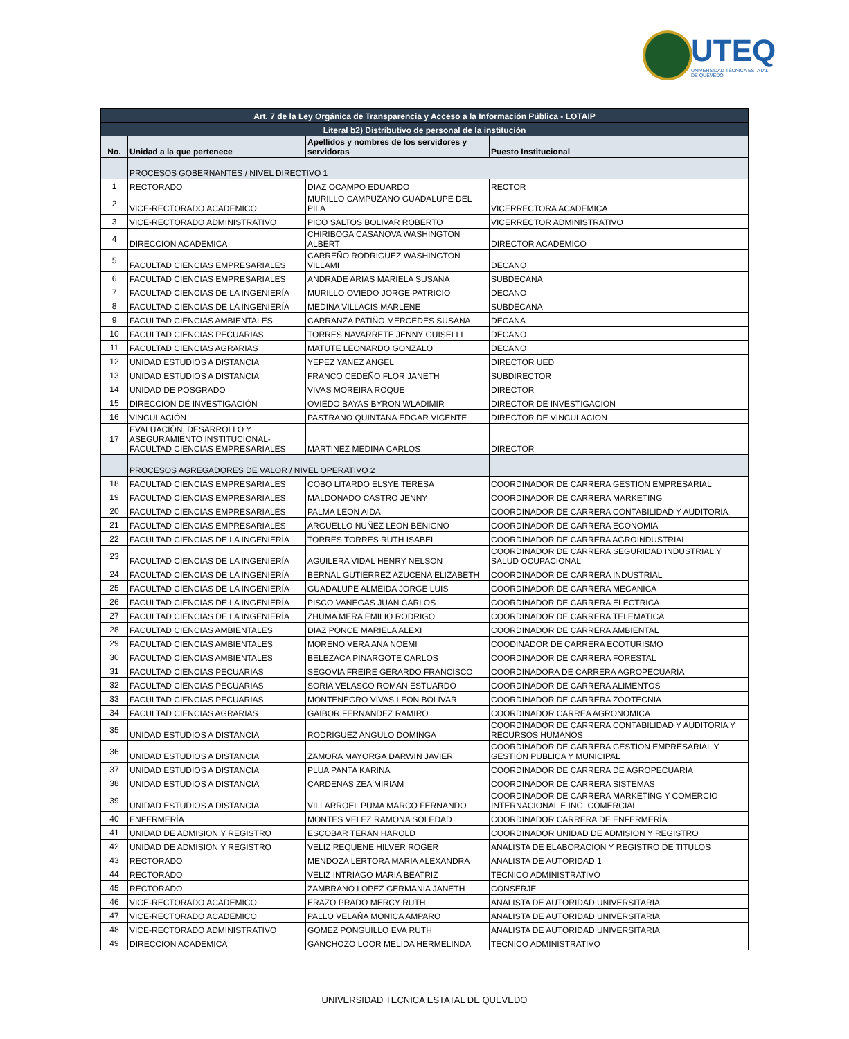UTEQ
UNIVERSIDAD TÉCNICA ESTATAL DE QUEVEDO
| Art. 7 de la Ley Orgánica de Transparencia y Acceso a la Información Pública - LOTAIP | | | |
| --- | --- | --- | --- |
| Literal b2) Distributivo de personal de la institución | | | |
| No. | Unidad a la que pertenece | Apellidos y nombres de los servidores y servidoras | Puesto Institucional |
| | PROCESOS GOBERNANTES / NIVEL DIRECTIVO 1 | | |
| 1 | RECTORADO | DIAZ OCAMPO EDUARDO | RECTOR |
| 2 | VICE-RECTORADO ACADEMICO | MURILLO CAMPUZANO GUADALUPE DEL PILA | VICERRECTORA ACADEMICA |
| 3 | VICE-RECTORADO ADMINISTRATIVO | PICO SALTOS BOLIVAR ROBERTO | VICERRECTOR ADMINISTRATIVO |
| 4 | DIRECCION ACADEMICA | CHIRIBOGA CASANOVA WASHINGTON ALBERT | DIRECTOR ACADEMICO |
| 5 | FACULTAD CIENCIAS EMPRESARIALES | CARREÑO RODRIGUEZ WASHINGTON VILLAMI | DECANO |
| 6 | FACULTAD CIENCIAS EMPRESARIALES | ANDRADE ARIAS MARIELA SUSANA | SUBDECANA |
| 7 | FACULTAD CIENCIAS DE LA INGENIERÍA | MURILLO OVIEDO JORGE PATRICIO | DECANO |
| 8 | FACULTAD CIENCIAS DE LA INGENIERÍA | MEDINA VILLACIS MARLENE | SUBDECANA |
| 9 | FACULTAD CIENCIAS AMBIENTALES | CARRANZA PATIÑO MERCEDES SUSANA | DECANA |
| 10 | FACULTAD CIENCIAS PECUARIAS | TORRES NAVARRETE JENNY GUISELLI | DECANO |
| 11 | FACULTAD CIENCIAS AGRARIAS | MATUTE LEONARDO GONZALO | DECANO |
| 12 | UNIDAD ESTUDIOS A DISTANCIA | YEPEZ YANEZ ANGEL | DIRECTOR UED |
| 13 | UNIDAD ESTUDIOS A DISTANCIA | FRANCO CEDEÑO FLOR JANETH | SUBDIRECTOR |
| 14 | UNIDAD DE POSGRADO | VIVAS MOREIRA ROQUE | DIRECTOR |
| 15 | DIRECCION DE INVESTIGACIÓN | OVIEDO BAYAS BYRON WLADIMIR | DIRECTOR DE INVESTIGACION |
| 16 | VINCULACIÓN | PASTRANO QUINTANA EDGAR VICENTE | DIRECTOR DE VINCULACION |
| 17 | EVALUACIÓN, DESARROLLO Y ASEGURAMIENTO INSTITUCIONAL- FACULTAD CIENCIAS EMPRESARIALES | MARTINEZ MEDINA CARLOS | DIRECTOR |
| | PROCESOS AGREGADORES DE VALOR / NIVEL OPERATIVO 2 | | |
| 18 | FACULTAD CIENCIAS EMPRESARIALES | COBO LITARDO ELSYE TERESA | COORDINADOR DE CARRERA GESTION EMPRESARIAL |
| 19 | FACULTAD CIENCIAS EMPRESARIALES | MALDONADO CASTRO JENNY | COORDINADOR DE CARRERA MARKETING |
| 20 | FACULTAD CIENCIAS EMPRESARIALES | PALMA LEON AIDA | COORDINADOR DE CARRERA CONTABILIDAD Y AUDITORIA |
| 21 | FACULTAD CIENCIAS EMPRESARIALES | ARGUELLO NUÑEZ LEON BENIGNO | COORDINADOR DE CARRERA ECONOMIA |
| 22 | FACULTAD CIENCIAS DE LA INGENIERÍA | TORRES TORRES RUTH ISABEL | COORDINADOR DE CARRERA AGROINDUSTRIAL |
| 23 | FACULTAD CIENCIAS DE LA INGENIERÍA | AGUILERA VIDAL HENRY NELSON | COORDINADOR DE CARRERA SEGURIDAD INDUSTRIAL Y SALUD OCUPACIONAL |
| 24 | FACULTAD CIENCIAS DE LA INGENIERÍA | BERNAL GUTIERREZ AZUCENA ELIZABETH | COORDINADOR DE CARRERA INDUSTRIAL |
| 25 | FACULTAD CIENCIAS DE LA INGENIERÍA | GUADALUPE ALMEIDA JORGE LUIS | COORDINADOR DE CARRERA MECANICA |
| 26 | FACULTAD CIENCIAS DE LA INGENIERÍA | PISCO VANEGAS JUAN CARLOS | COORDINADOR DE CARRERA ELECTRICA |
| 27 | FACULTAD CIENCIAS DE LA INGENIERÍA | ZHUMA MERA EMILIO RODRIGO | COORDINADOR DE CARRERA TELEMATICA |
| 28 | FACULTAD CIENCIAS AMBIENTALES | DIAZ PONCE MARIELA ALEXI | COORDINADOR DE CARRERA AMBIENTAL |
| 29 | FACULTAD CIENCIAS AMBIENTALES | MORENO VERA ANA NOEMI | COODINADOR DE CARRERA ECOTURISMO |
| 30 | FACULTAD CIENCIAS AMBIENTALES | BELEZACA PINARGOTE CARLOS | COORDINADOR DE CARRERA FORESTAL |
| 31 | FACULTAD CIENCIAS PECUARIAS | SEGOVIA FREIRE GERARDO FRANCISCO | COORDINADORA DE CARRERA AGROPECUARIA |
| 32 | FACULTAD CIENCIAS PECUARIAS | SORIA VELASCO ROMAN ESTUARDO | COORDINADOR DE CARRERA ALIMENTOS |
| 33 | FACULTAD CIENCIAS PECUARIAS | MONTENEGRO VIVAS LEON BOLIVAR | COORDINADOR DE CARRERA ZOOTECNIA |
| 34 | FACULTAD CIENCIAS AGRARIAS | GAIBOR FERNANDEZ RAMIRO | COORDINADOR CARREA AGRONOMICA |
| 35 | UNIDAD ESTUDIOS A DISTANCIA | RODRIGUEZ ANGULO DOMINGA | COORDINADOR DE CARRERA CONTABILIDAD Y AUDITORIA Y RECURSOS HUMANOS |
| 36 | UNIDAD ESTUDIOS A DISTANCIA | ZAMORA MAYORGA DARWIN JAVIER | COORDINADOR DE CARRERA GESTION EMPRESARIAL Y GESTIÓN PUBLICA Y MUNICIPAL |
| 37 | UNIDAD ESTUDIOS A DISTANCIA | PLUA PANTA KARINA | COORDINADOR DE CARRERA DE AGROPECUARIA |
| 38 | UNIDAD ESTUDIOS A DISTANCIA | CARDENAS ZEA MIRIAM | COORDINADOR DE CARRERA SISTEMAS |
| 39 | UNIDAD ESTUDIOS A DISTANCIA | VILLARROEL PUMA MARCO FERNANDO | COORDINADOR DE CARRERA MARKETING Y COMERCIO INTERNACIONAL E ING. COMERCIAL |
| 40 | ENFERMERÍA | MONTES VELEZ RAMONA SOLEDAD | COORDINADOR CARRERA DE ENFERMERÍA |
| 41 | UNIDAD DE ADMISION Y REGISTRO | ESCOBAR TERAN HAROLD | COORDINADOR UNIDAD DE ADMISION Y REGISTRO |
| 42 | UNIDAD DE ADMISION Y REGISTRO | VELIZ REQUENE HILVER ROGER | ANALISTA DE ELABORACION Y REGISTRO DE TITULOS |
| 43 | RECTORADO | MENDOZA LERTORA MARIA ALEXANDRA | ANALISTA DE AUTORIDAD 1 |
| 44 | RECTORADO | VELIZ INTRIAGO MARIA BEATRIZ | TECNICO ADMINISTRATIVO |
| 45 | RECTORADO | ZAMBRANO LOPEZ GERMANIA JANETH | CONSERJE |
| 46 | VICE-RECTORADO ACADEMICO | ERAZO PRADO MERCY RUTH | ANALISTA DE AUTORIDAD UNIVERSITARIA |
| 47 | VICE-RECTORADO ACADEMICO | PALLO VELAÑA MONICA AMPARO | ANALISTA DE AUTORIDAD UNIVERSITARIA |
| 48 | VICE-RECTORADO ADMINISTRATIVO | GOMEZ PONGUILLO EVA RUTH | ANALISTA DE AUTORIDAD UNIVERSITARIA |
| 49 | DIRECCION ACADEMICA | GANCHOZO LOOR MELIDA HERMELINDA | TECNICO ADMINISTRATIVO |
UNIVERSIDAD TECNICA ESTATAL DE QUEVEDO